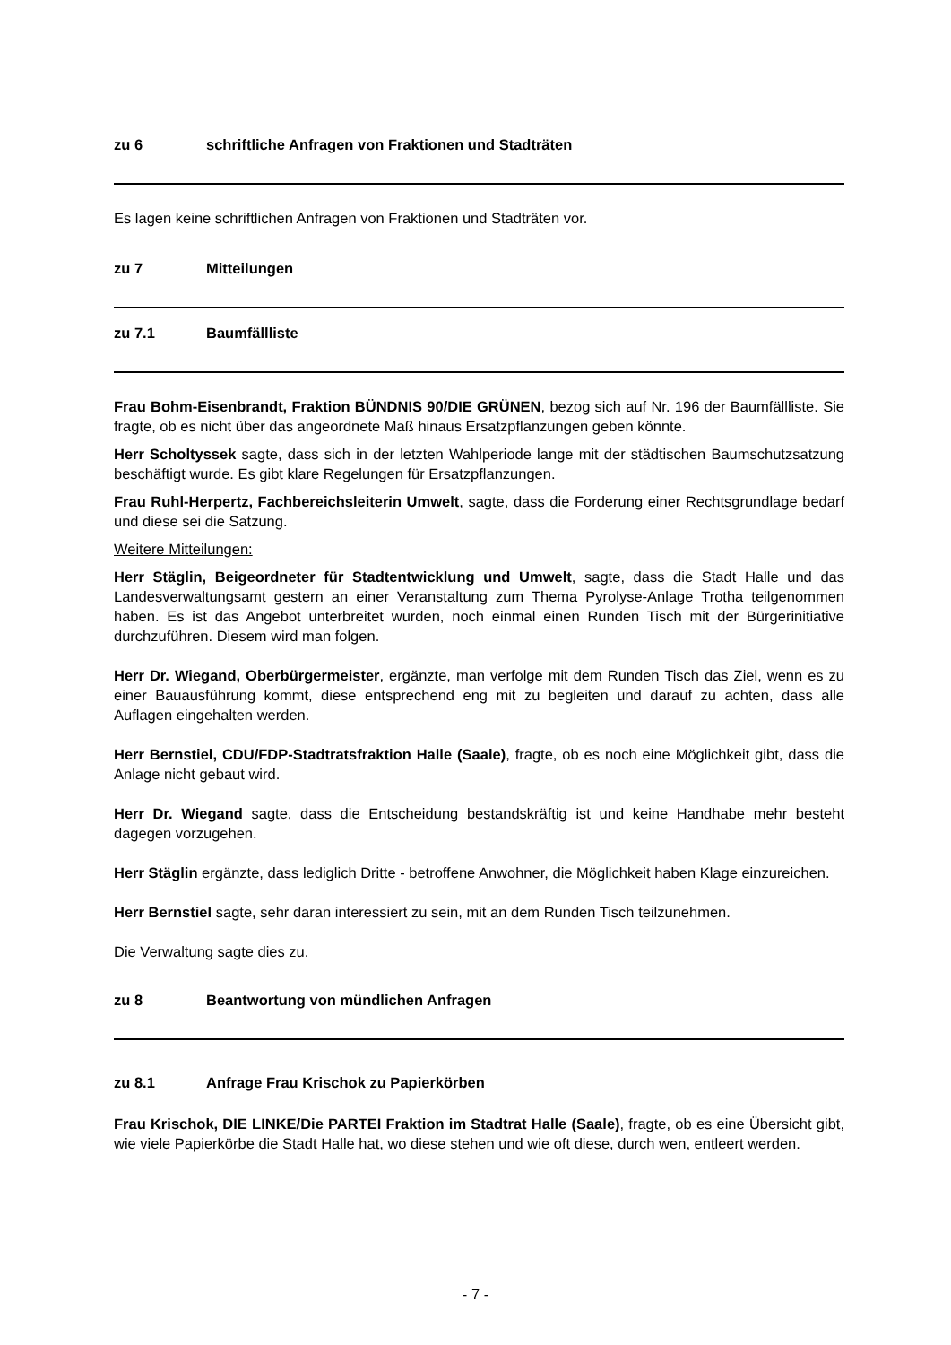zu 6 schriftliche Anfragen von Fraktionen und Stadträten
Es lagen keine schriftlichen Anfragen von Fraktionen und Stadträten vor.
zu 7 Mitteilungen
zu 7.1 Baumfällliste
Frau Bohm-Eisenbrandt, Fraktion BÜNDNIS 90/DIE GRÜNEN, bezog sich auf Nr. 196 der Baumfällliste. Sie fragte, ob es nicht über das angeordnete Maß hinaus Ersatzpflanzungen geben könnte.
Herr Scholtyssek sagte, dass sich in der letzten Wahlperiode lange mit der städtischen Baumschutzsatzung beschäftigt wurde. Es gibt klare Regelungen für Ersatzpflanzungen.
Frau Ruhl-Herpertz, Fachbereichsleiterin Umwelt, sagte, dass die Forderung einer Rechtsgrundlage bedarf und diese sei die Satzung.
Weitere Mitteilungen:
Herr Stäglin, Beigeordneter für Stadtentwicklung und Umwelt, sagte, dass die Stadt Halle und das Landesverwaltungsamt gestern an einer Veranstaltung zum Thema Pyrolyse-Anlage Trotha teilgenommen haben. Es ist das Angebot unterbreitet wurden, noch einmal einen Runden Tisch mit der Bürgerinitiative durchzuführen. Diesem wird man folgen.
Herr Dr. Wiegand, Oberbürgermeister, ergänzte, man verfolge mit dem Runden Tisch das Ziel, wenn es zu einer Bauausführung kommt, diese entsprechend eng mit zu begleiten und darauf zu achten, dass alle Auflagen eingehalten werden.
Herr Bernstiel, CDU/FDP-Stadtratsfraktion Halle (Saale), fragte, ob es noch eine Möglichkeit gibt, dass die Anlage nicht gebaut wird.
Herr Dr. Wiegand sagte, dass die Entscheidung bestandskräftig ist und keine Handhabe mehr besteht dagegen vorzugehen.
Herr Stäglin ergänzte, dass lediglich Dritte - betroffene Anwohner, die Möglichkeit haben Klage einzureichen.
Herr Bernstiel sagte, sehr daran interessiert zu sein, mit an dem Runden Tisch teilzunehmen.
Die Verwaltung sagte dies zu.
zu 8 Beantwortung von mündlichen Anfragen
zu 8.1 Anfrage Frau Krischok zu Papierkörben
Frau Krischok, DIE LINKE/Die PARTEI Fraktion im Stadtrat Halle (Saale), fragte, ob es eine Übersicht gibt, wie viele Papierkörbe die Stadt Halle hat, wo diese stehen und wie oft diese, durch wen, entleert werden.
- 7 -